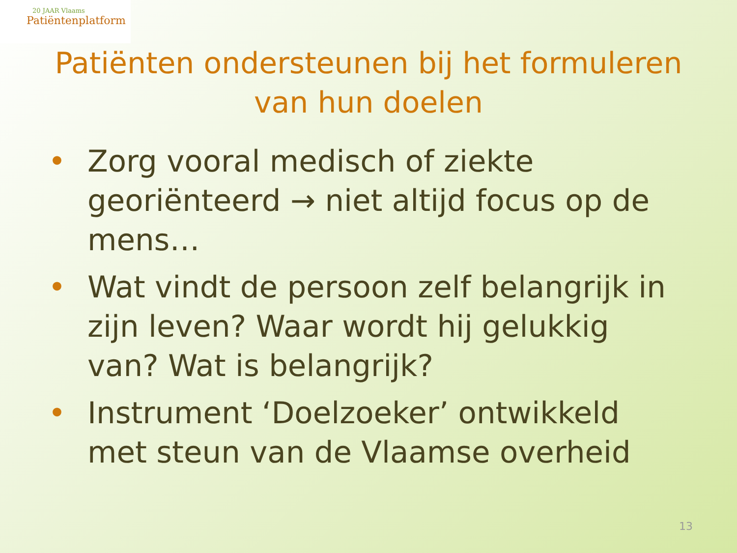20 JAAR Vlaams
Patiëntenplatform
Patiënten ondersteunen bij het formuleren van hun doelen
• Zorg vooral medisch of ziekte georiënteerd → niet altijd focus op de mens…
• Wat vindt de persoon zelf belangrijk in zijn leven? Waar wordt hij gelukkig van? Wat is belangrijk?
• Instrument ‘Doelzoeker’ ontwikkeld met steun van de Vlaamse overheid
13